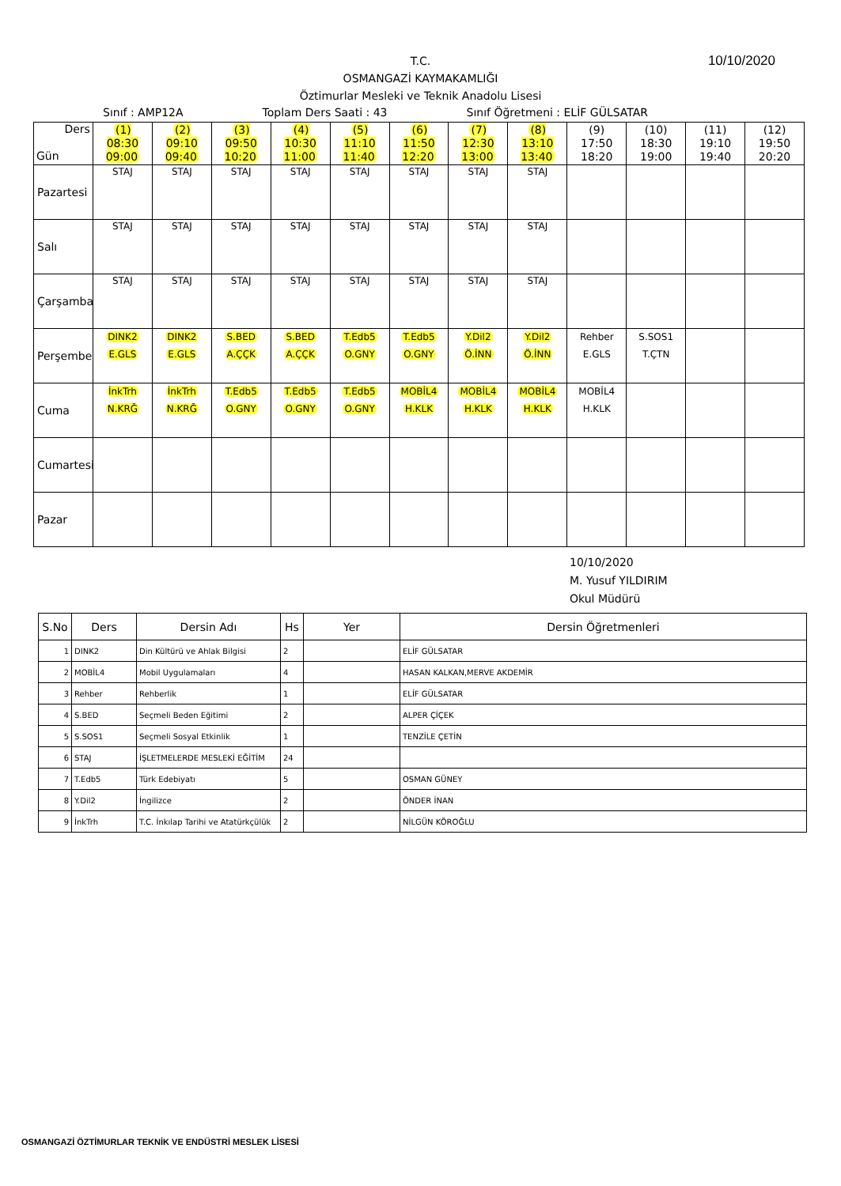T.C.
OSMANGAZİ KAYMAKAMLIĞI
Öztimurlar Mesleki ve Teknik Anadolu Lisesi
10/10/2020
Sınıf : AMP12A Toplam Ders Saati : 43 Sınıf Öğretmeni : ELİF GÜLSATAR
| Ders Gün | (1) 08:30 09:00 | (2) 09:10 09:40 | (3) 09:50 10:20 | (4) 10:30 11:00 | (5) 11:10 11:40 | (6) 11:50 12:20 | (7) 12:30 13:00 | (8) 13:10 13:40 | (9) 17:50 18:20 | (10) 18:30 19:00 | (11) 19:10 19:40 | (12) 19:50 20:20 |
| --- | --- | --- | --- | --- | --- | --- | --- | --- | --- | --- | --- | --- |
| Pazartesi | STAJ | STAJ | STAJ | STAJ | STAJ | STAJ | STAJ | STAJ | | | | |
| Salı | STAJ | STAJ | STAJ | STAJ | STAJ | STAJ | STAJ | STAJ | | | | |
| Çarşamba | STAJ | STAJ | STAJ | STAJ | STAJ | STAJ | STAJ | STAJ | | | | |
| Perşembe | DINK2 E.GLS | DINK2 E.GLS | S.BED A.ÇÇK | S.BED A.ÇÇK | T.Edb5 O.GNY | T.Edb5 O.GNY | Y.Dil2 Ö.İNN | Y.Dil2 Ö.İNN | Rehber E.GLS | S.SOS1 T.ÇTN | | |
| Cuma | İnkTrh N.KRĞ | İnkTrh N.KRĞ | T.Edb5 O.GNY | T.Edb5 O.GNY | T.Edb5 O.GNY | MOBİL4 H.KLK | MOBİL4 H.KLK | MOBİL4 H.KLK | MOBİL4 H.KLK | | | |
| Cumartesi | | | | | | | | | | | | |
| Pazar | | | | | | | | | | | | |
10/10/2020
M. Yusuf YILDIRIM
Okul Müdürü
| S.No | Ders | Dersin Adı | Hs | Yer | Dersin Öğretmenleri |
| --- | --- | --- | --- | --- | --- |
| 1 | DINK2 | Din Kültürü ve Ahlak Bilgisi | 2 | | ELİF GÜLSATAR |
| 2 | MOBİL4 | Mobil Uygulamaları | 4 | | HASAN KALKAN,MERVE AKDEMİR |
| 3 | Rehber | Rehberlik | 1 | | ELİF GÜLSATAR |
| 4 | S.BED | Seçmeli Beden Eğitimi | 2 | | ALPER ÇİÇEK |
| 5 | S.SOS1 | Seçmeli Sosyal Etkinlik | 1 | | TENZİLE ÇETİN |
| 6 | STAJ | İŞLETMELERDE MESLEKİ EĞİTİM | 24 | | |
| 7 | T.Edb5 | Türk Edebiyatı | 5 | | OSMAN GÜNEY |
| 8 | Y.Dil2 | İngilizce | 2 | | ÖNDER İNAN |
| 9 | İnkTrh | T.C. İnkılap Tarihi ve Atatürkçülük | 2 | | NİLGÜN KÖROĞLU |
OSMANGAZİ ÖZTİMURLAR TEKNİK VE ENDÜSTRİ MESLEK LİSESİ